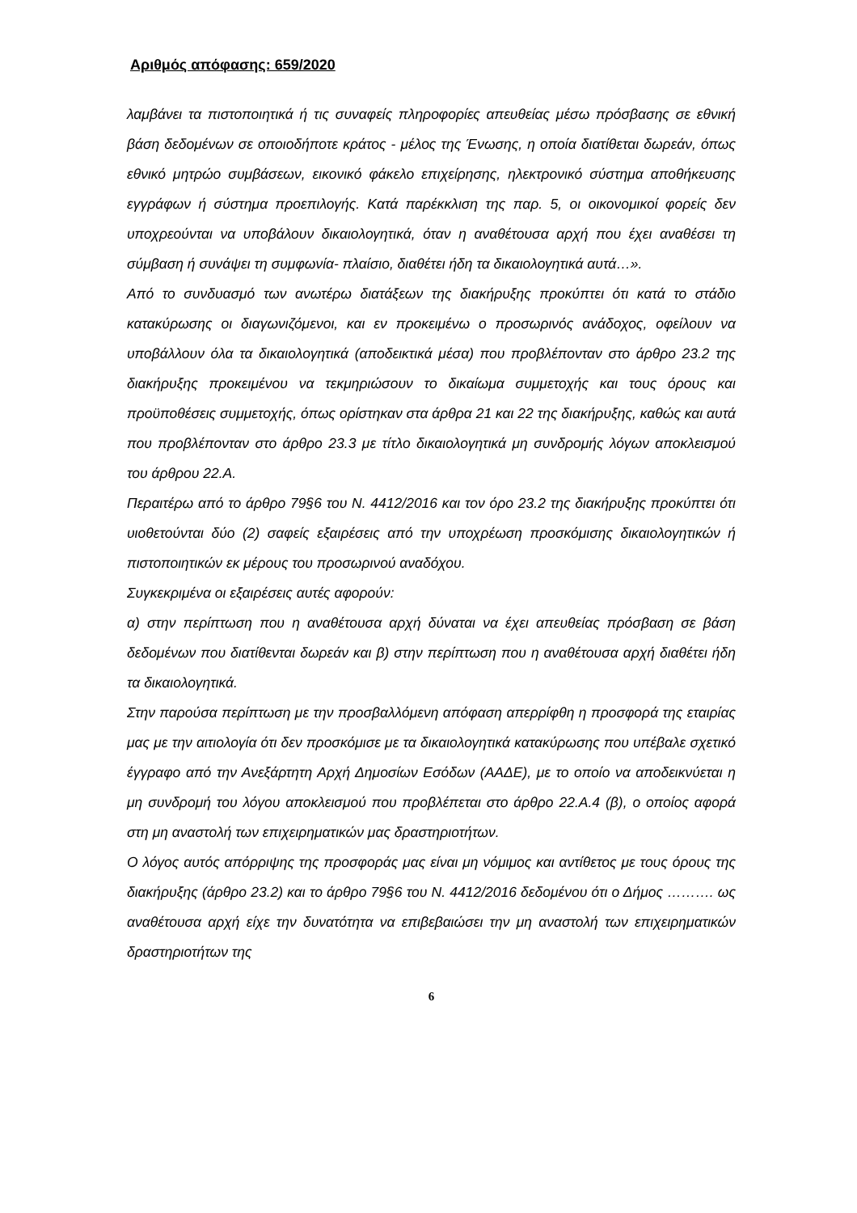Αριθμός απόφασης: 659/2020
λαμβάνει τα πιστοποιητικά ή τις συναφείς πληροφορίες απευθείας μέσω πρόσβασης σε εθνική βάση δεδομένων σε οποιοδήποτε κράτος - μέλος της Ένωσης, η οποία διατίθεται δωρεάν, όπως εθνικό μητρώο συμβάσεων, εικονικό φάκελο επιχείρησης, ηλεκτρονικό σύστημα αποθήκευσης εγγράφων ή σύστημα προεπιλογής. Κατά παρέκκλιση της παρ. 5, οι οικονομικοί φορείς δεν υποχρεούνται να υποβάλουν δικαιολογητικά, όταν η αναθέτουσα αρχή που έχει αναθέσει τη σύμβαση ή συνάψει τη συμφωνία- πλαίσιο, διαθέτει ήδη τα δικαιολογητικά αυτά…».
Από το συνδυασμό των ανωτέρω διατάξεων της διακήρυξης προκύπτει ότι κατά το στάδιο κατακύρωσης οι διαγωνιζόμενοι, και εν προκειμένω ο προσωρινός ανάδοχος, οφείλουν να υποβάλλουν όλα τα δικαιολογητικά (αποδεικτικά μέσα) που προβλέπονταν στο άρθρο 23.2 της διακήρυξης προκειμένου να τεκμηριώσουν το δικαίωμα συμμετοχής και τους όρους και προϋποθέσεις συμμετοχής, όπως ορίστηκαν στα άρθρα 21 και 22 της διακήρυξης, καθώς και αυτά που προβλέπονταν στο άρθρο 23.3 με τίτλο δικαιολογητικά μη συνδρομής λόγων αποκλεισμού του άρθρου 22.Α.
Περαιτέρω από το άρθρο 79§6 του Ν. 4412/2016 και τον όρο 23.2 της διακήρυξης προκύπτει ότι υιοθετούνται δύο (2) σαφείς εξαιρέσεις από την υποχρέωση προσκόμισης δικαιολογητικών ή πιστοποιητικών εκ μέρους του προσωρινού αναδόχου.
Συγκεκριμένα οι εξαιρέσεις αυτές αφορούν:
α) στην περίπτωση που η αναθέτουσα αρχή δύναται να έχει απευθείας πρόσβαση σε βάση δεδομένων που διατίθενται δωρεάν και β) στην περίπτωση που η αναθέτουσα αρχή διαθέτει ήδη τα δικαιολογητικά.
Στην παρούσα περίπτωση με την προσβαλλόμενη απόφαση απερρίφθη η προσφορά της εταιρίας μας με την αιτιολογία ότι δεν προσκόμισε με τα δικαιολογητικά κατακύρωσης που υπέβαλε σχετικό έγγραφο από την Ανεξάρτητη Αρχή Δημοσίων Εσόδων (ΑΑΔΕ), με το οποίο να αποδεικνύεται η μη συνδρομή του λόγου αποκλεισμού που προβλέπεται στο άρθρο 22.Α.4 (β), ο οποίος αφορά στη μη αναστολή των επιχειρηματικών μας δραστηριοτήτων.
Ο λόγος αυτός απόρριψης της προσφοράς μας είναι μη νόμιμος και αντίθετος με τους όρους της διακήρυξης (άρθρο 23.2) και το άρθρο 79§6 του Ν. 4412/2016 δεδομένου ότι ο Δήμος ………. ως αναθέτουσα αρχή είχε την δυνατότητα να επιβεβαιώσει την μη αναστολή των επιχειρηματικών δραστηριοτήτων της
6